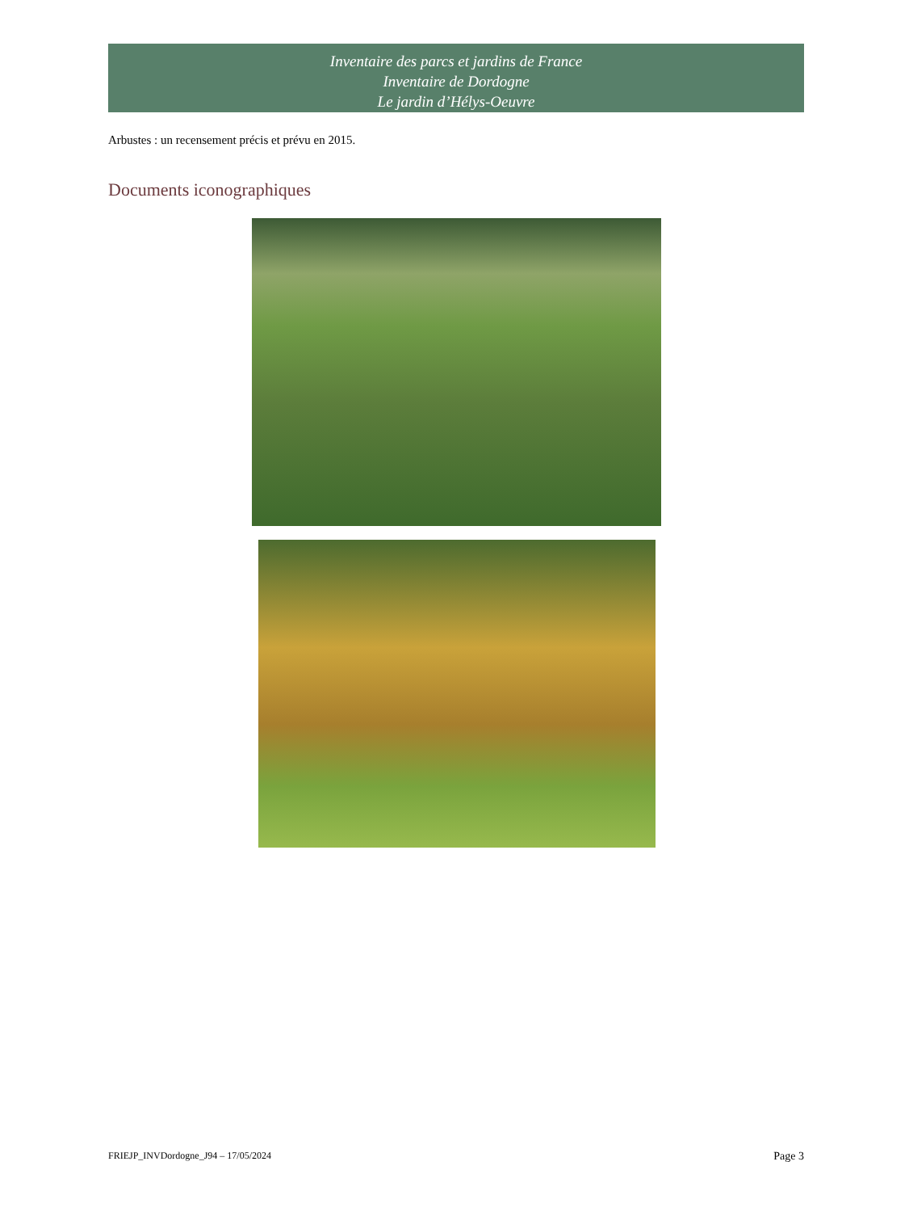Inventaire des parcs et jardins de France
Inventaire de Dordogne
Le jardin d’Hélys-Oeuvre
Arbustes : un recensement précis et prévu en 2015.
Documents iconographiques
FRIEJP_INVDordogne_J94 – 17/05/2024 Page 3